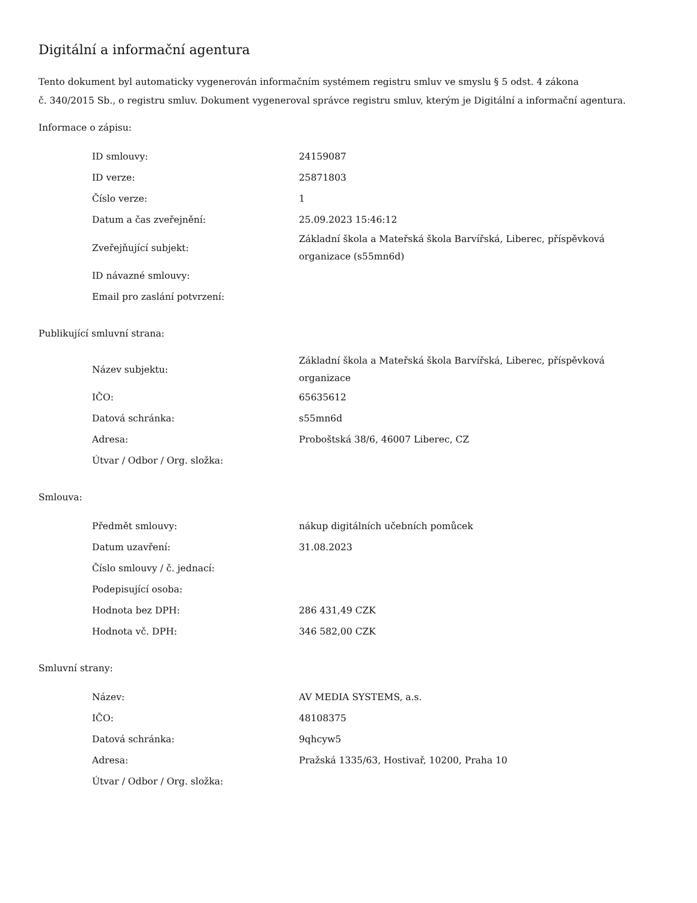Digitální a informační agentura
Tento dokument byl automaticky vygenerován informačním systémem registru smluv ve smyslu § 5 odst. 4 zákona
č. 340/2015 Sb., o registru smluv. Dokument vygeneroval správce registru smluv, kterým je Digitální a informační agentura.
Informace o zápisu:
| ID smlouvy: | 24159087 |
| ID verze: | 25871803 |
| Číslo verze: | 1 |
| Datum a čas zveřejnění: | 25.09.2023 15:46:12 |
| Zveřejňující subjekt: | Základní škola a Mateřská škola Barvířská, Liberec, příspěvková organizace (s55mn6d) |
| ID návazné smlouvy: | |
| Email pro zaslání potvrzení: | |
Publikující smluvní strana:
| Název subjektu: | Základní škola a Mateřská škola Barvířská, Liberec, příspěvková organizace |
| IČO: | 65635612 |
| Datová schránka: | s55mn6d |
| Adresa: | Proboštská 38/6, 46007 Liberec, CZ |
| Útvar / Odbor / Org. složka: | |
Smlouva:
| Předmět smlouvy: | nákup digitálních učebních pomůcek |
| Datum uzavření: | 31.08.2023 |
| Číslo smlouvy / č. jednací: | |
| Podepisující osoba: | |
| Hodnota bez DPH: | 286 431,49 CZK |
| Hodnota vč. DPH: | 346 582,00 CZK |
Smluvní strany:
| Název: | AV MEDIA SYSTEMS, a.s. |
| IČO: | 48108375 |
| Datová schránka: | 9qhcyw5 |
| Adresa: | Pražská 1335/63, Hostivař, 10200, Praha 10 |
| Útvar / Odbor / Org. složka: | |